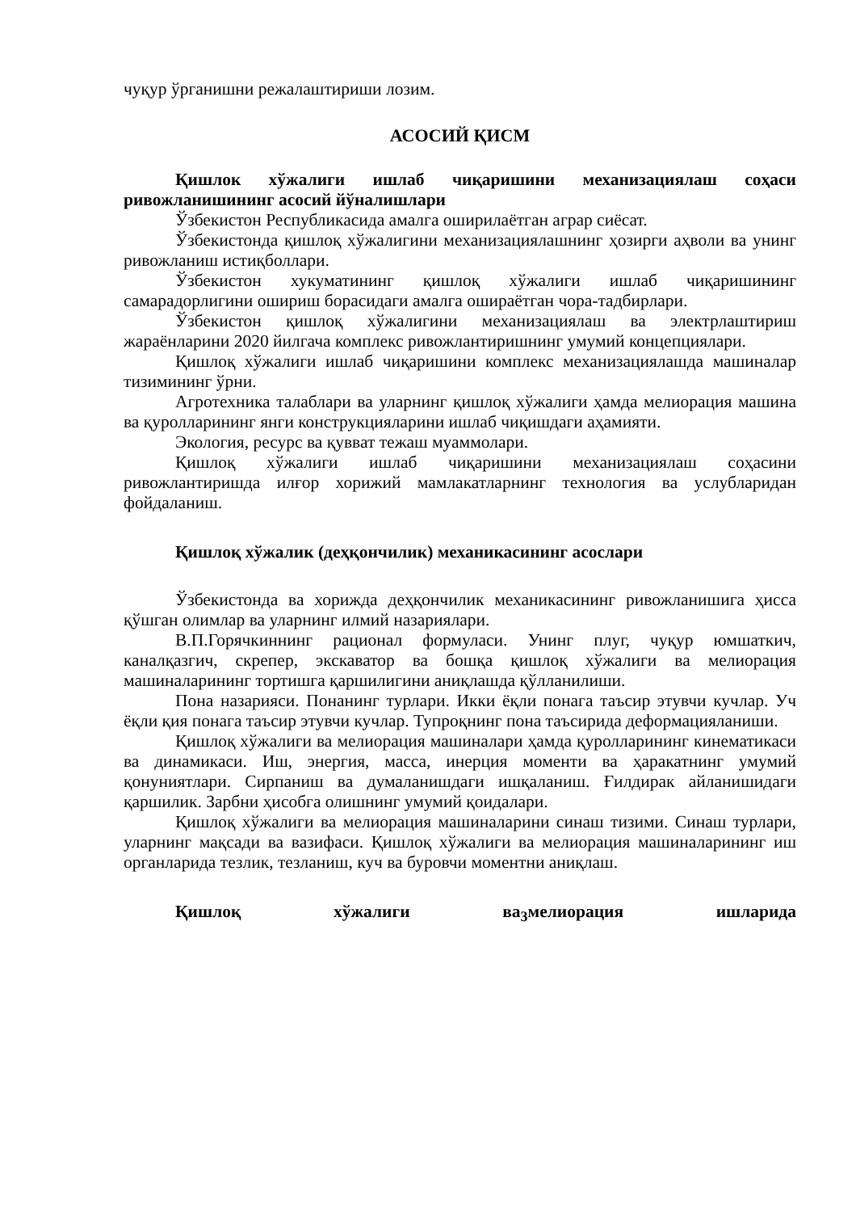чуқур ўрганишни режалаштириши лозим.
АСОСИЙ ҚИСМ
Қишлок хўжалиги ишлаб чиқаришини механизациялаш соҳаси ривожланишининг асосий йўналишлари
Ўзбекистон Республикасида амалга оширилаётган аграр сиёсат.
Ўзбекистонда қишлоқ хўжалигини механизациялашнинг ҳозирги аҳволи ва унинг ривожланиш истиқболлари.
Ўзбекистон хукуматининг қишлоқ хўжалиги ишлаб чиқаришининг самарадорлигини ошириш борасидаги амалга ошираётган чора-тадбирлари.
Ўзбекистон қишлоқ хўжалигини механизациялаш ва электрлаштириш жараёнларини 2020 йилгача комплекс ривожлантиришнинг умумий концепциялари.
Қишлоқ хўжалиги ишлаб чиқаришини комплекс механизациялашда машиналар тизимининг ўрни.
Агротехника талаблари ва уларнинг қишлоқ хўжалиги ҳамда мелиорация машина ва қуролларининг янги конструкцияларини ишлаб чиқишдаги аҳамияти.
Экология, ресурс ва қувват тежаш муаммолари.
Қишлоқ хўжалиги ишлаб чиқаришини механизациялаш соҳасини ривожлантиришда илғор хорижий мамлакатларнинг технология ва услубларидан фойдаланиш.
Қишлоқ хўжалик (деҳқончилик) механикасининг асослари
Ўзбекистонда ва хорижда деҳқончилик механикасининг ривожланишига ҳисса қўшган олимлар ва уларнинг илмий назариялари.
В.П.Горячкиннинг рационал формуласи. Унинг плуг, чуқур юмшаткич, каналқазгич, скрепер, экскаватор ва бошқа қишлоқ хўжалиги ва мелиорация машиналарининг тортишга қаршилигини аниқлашда қўлланилиши.
Пона назарияси. Понанинг турлари. Икки ёқли понага таъсир этувчи кучлар. Уч ёқли қия понага таъсир этувчи кучлар. Тупроқнинг пона таъсирида деформацияланиши.
Қишлоқ хўжалиги ва мелиорация машиналари ҳамда қуролларининг кинематикаси ва динамикаси. Иш, энергия, масса, инерция моменти ва ҳаракатнинг умумий қонуниятлари. Сирпаниш ва думаланишдаги ишқаланиш. Ғилдирак айланишидаги қаршилик. Зарбни ҳисобга олишнинг умумий қоидалари.
Қишлоқ хўжалиги ва мелиорация машиналарини синаш тизими. Синаш турлари, уларнинг мақсади ва вазифаси. Қишлоқ хўжалиги ва мелиорация машиналарининг иш органларида тезлик, тезланиш, куч ва буровчи моментни аниқлаш.
Қишлоқ хўжалиги ва<sub>3</sub>мелиорация ишларида